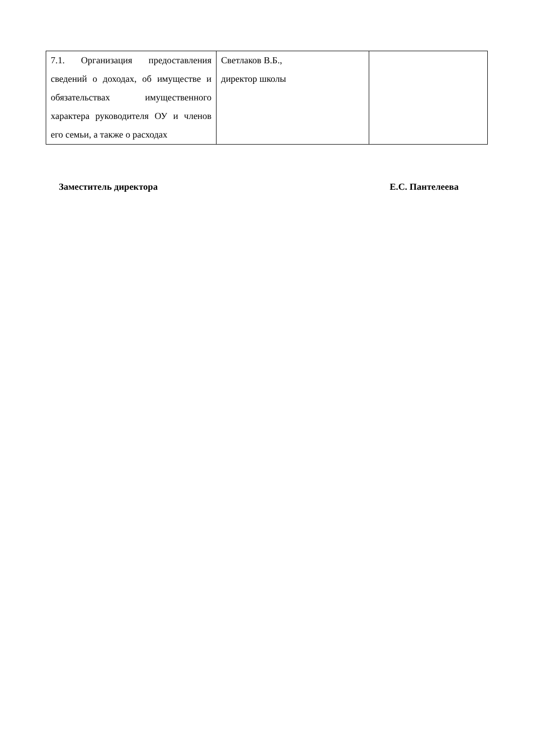| 7.1. Организация предоставления сведений о доходах, об имуществе и обязательствах имущественного характера руководителя ОУ и членов его семьи, а также о расходах | Светлаков В.Б., директор школы | |
Заместитель директора Е.С. Пантелеева